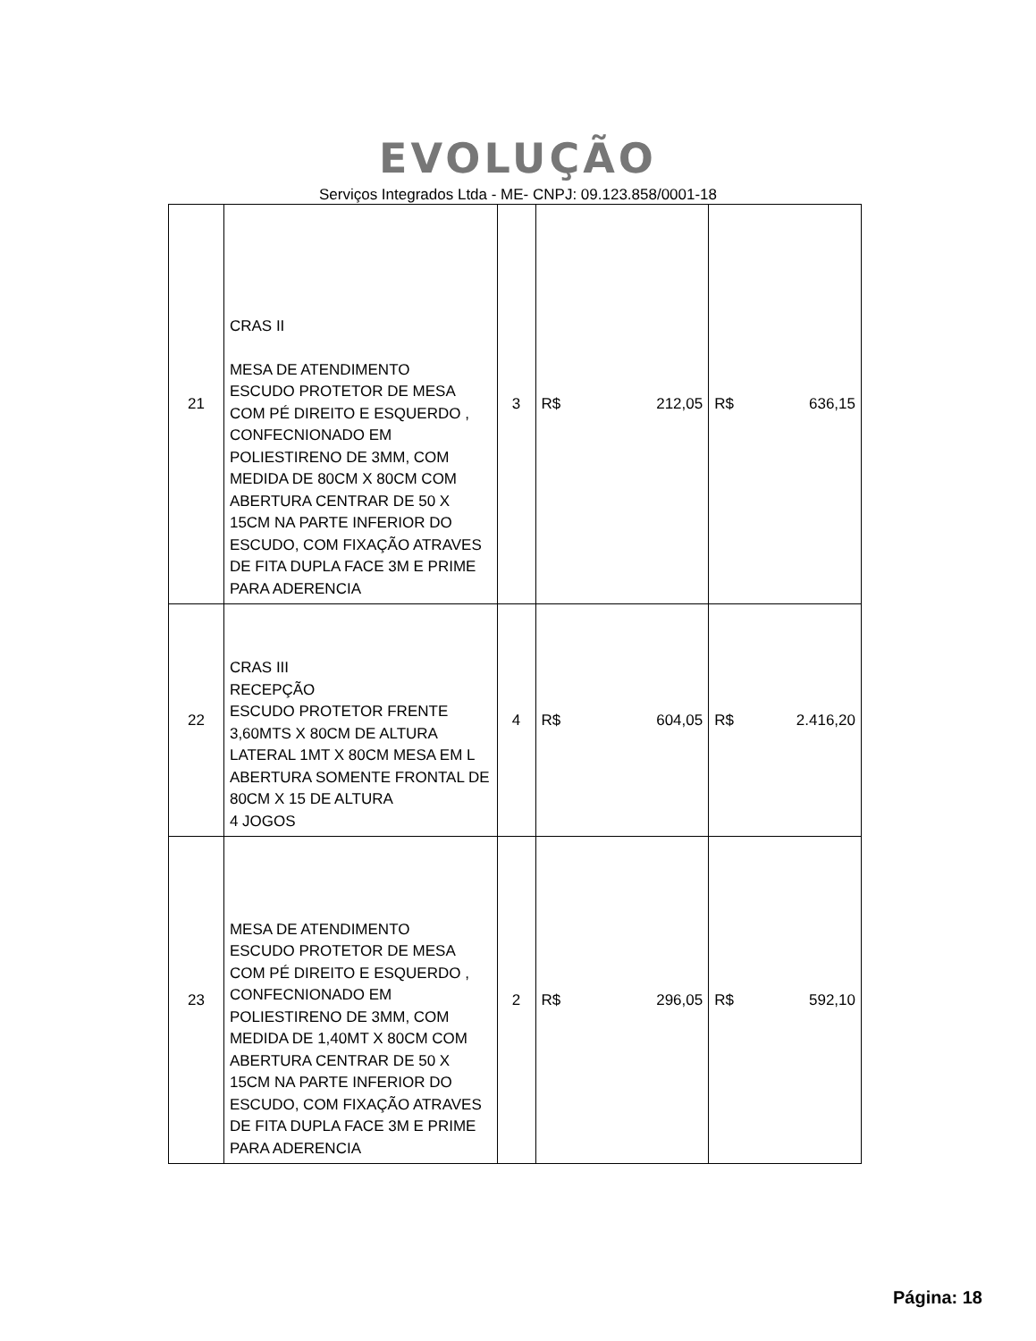EVOLUÇÃO
Serviços Integrados Ltda - ME- CNPJ: 09.123.858/0001-18
| 21 | CRAS II MESA DE ATENDIMENTO ESCUDO PROTETOR DE MESA COM PÉ DIREITO E ESQUERDO , CONFECNIONADO EM POLIESTIRENO DE 3MM, COM MEDIDA DE 80CM X 80CM COM ABERTURA CENTRAR DE 50 X 15CM NA PARTE INFERIOR DO ESCUDO, COM FIXAÇÃO ATRAVES DE FITA DUPLA FACE 3M E PRIME PARA ADERENCIA | 3 | R$ 212,05 | R$ 636,15 |
| 22 | CRAS III RECEPÇÃO ESCUDO PROTETOR FRENTE 3,60MTS X 80CM DE ALTURA LATERAL 1MT X 80CM MESA EM L ABERTURA SOMENTE FRONTAL DE 80CM X 15 DE ALTURA 4 JOGOS | 4 | R$ 604,05 | R$ 2.416,20 |
| 23 | MESA DE ATENDIMENTO ESCUDO PROTETOR DE MESA COM PÉ DIREITO E ESQUERDO , CONFECNIONADO EM POLIESTIRENO DE 3MM, COM MEDIDA DE 1,40MT X 80CM COM ABERTURA CENTRAR DE 50 X 15CM NA PARTE INFERIOR DO ESCUDO, COM FIXAÇÃO ATRAVES DE FITA DUPLA FACE 3M E PRIME PARA ADERENCIA | 2 | R$ 296,05 | R$ 592,10 |
Página: 18